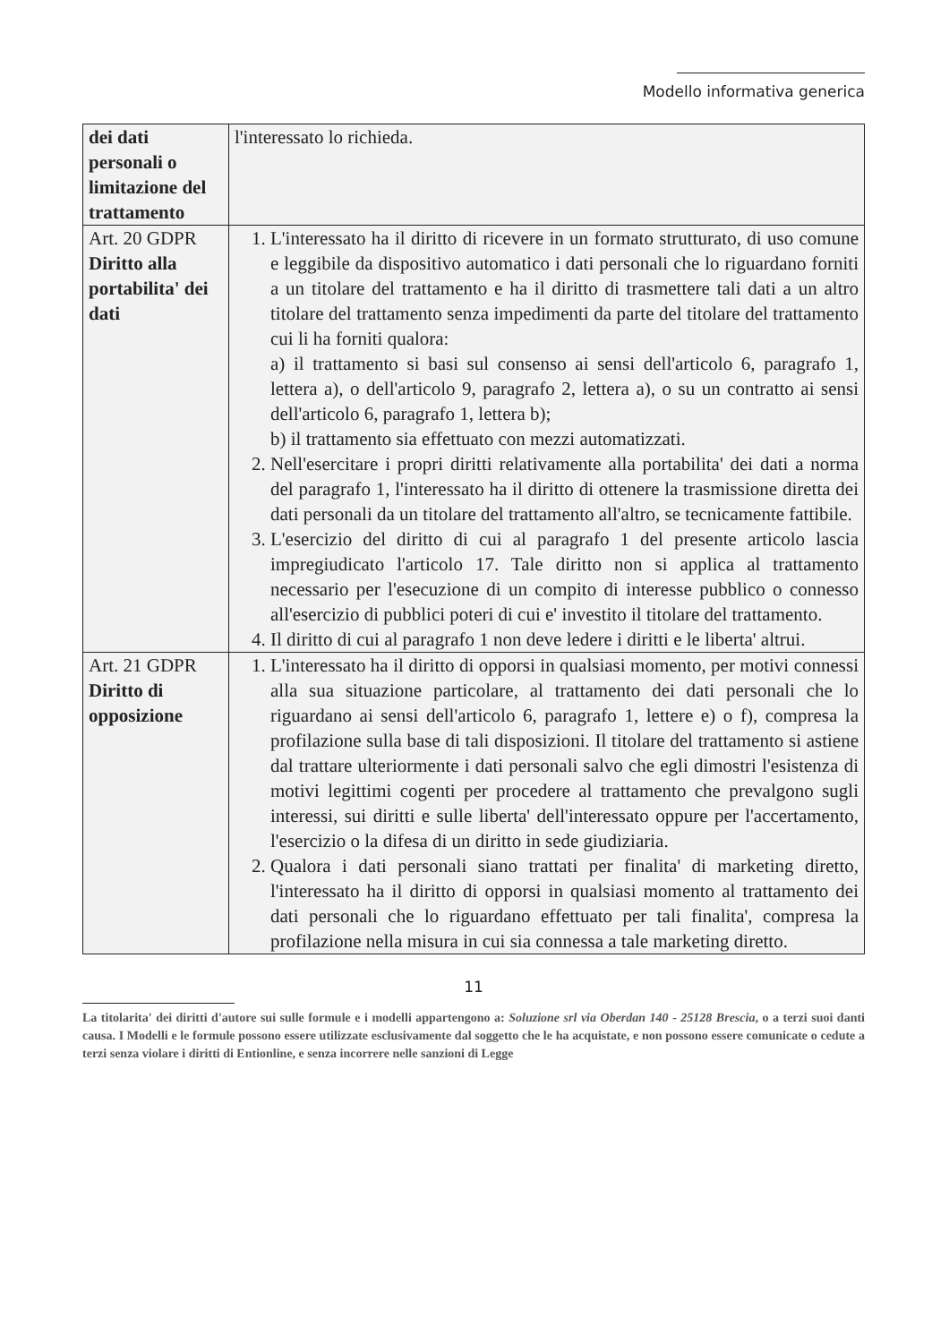Modello informativa generica
| dei dati personali o limitazione del trattamento | l'interessato lo richieda. |
| Art. 20 GDPR Diritto alla portabilita' dei dati | 1. L'interessato ha il diritto di ricevere in un formato strutturato, di uso comune e leggibile da dispositivo automatico i dati personali che lo riguardano forniti a un titolare del trattamento e ha il diritto di trasmettere tali dati a un altro titolare del trattamento senza impedimenti da parte del titolare del trattamento cui li ha forniti qualora: a) il trattamento si basi sul consenso ai sensi dell'articolo 6, paragrafo 1, lettera a), o dell'articolo 9, paragrafo 2, lettera a), o su un contratto ai sensi dell'articolo 6, paragrafo 1, lettera b); b) il trattamento sia effettuato con mezzi automatizzati. 2. Nell'esercitare i propri diritti relativamente alla portabilita' dei dati a norma del paragrafo 1, l'interessato ha il diritto di ottenere la trasmissione diretta dei dati personali da un titolare del trattamento all'altro, se tecnicamente fattibile. 3. L'esercizio del diritto di cui al paragrafo 1 del presente articolo lascia impregiudicato l'articolo 17. Tale diritto non si applica al trattamento necessario per l'esecuzione di un compito di interesse pubblico o connesso all'esercizio di pubblici poteri di cui e' investito il titolare del trattamento. 4. Il diritto di cui al paragrafo 1 non deve ledere i diritti e le liberta' altrui. |
| Art. 21 GDPR Diritto di opposizione | 1. L'interessato ha il diritto di opporsi in qualsiasi momento, per motivi connessi alla sua situazione particolare, al trattamento dei dati personali che lo riguardano ai sensi dell'articolo 6, paragrafo 1, lettere e) o f), compresa la profilazione sulla base di tali disposizioni. Il titolare del trattamento si astiene dal trattare ulteriormente i dati personali salvo che egli dimostri l'esistenza di motivi legittimi cogenti per procedere al trattamento che prevalgono sugli interessi, sui diritti e sulle liberta' dell'interessato oppure per l'accertamento, l'esercizio o la difesa di un diritto in sede giudiziaria. 2. Qualora i dati personali siano trattati per finalita' di marketing diretto, l'interessato ha il diritto di opporsi in qualsiasi momento al trattamento dei dati personali che lo riguardano effettuato per tali finalita', compresa la profilazione nella misura in cui sia connessa a tale marketing diretto. |
11
La titolarita' dei diritti d'autore sui sulle formule e i modelli appartengono a: Soluzione srl via Oberdan 140 - 25128 Brescia, o a terzi suoi danti causa. I Modelli e le formule possono essere utilizzate esclusivamente dal soggetto che le ha acquistate, e non possono essere comunicate o cedute a terzi senza violare i diritti di Entionline, e senza incorrere nelle sanzioni di Legge